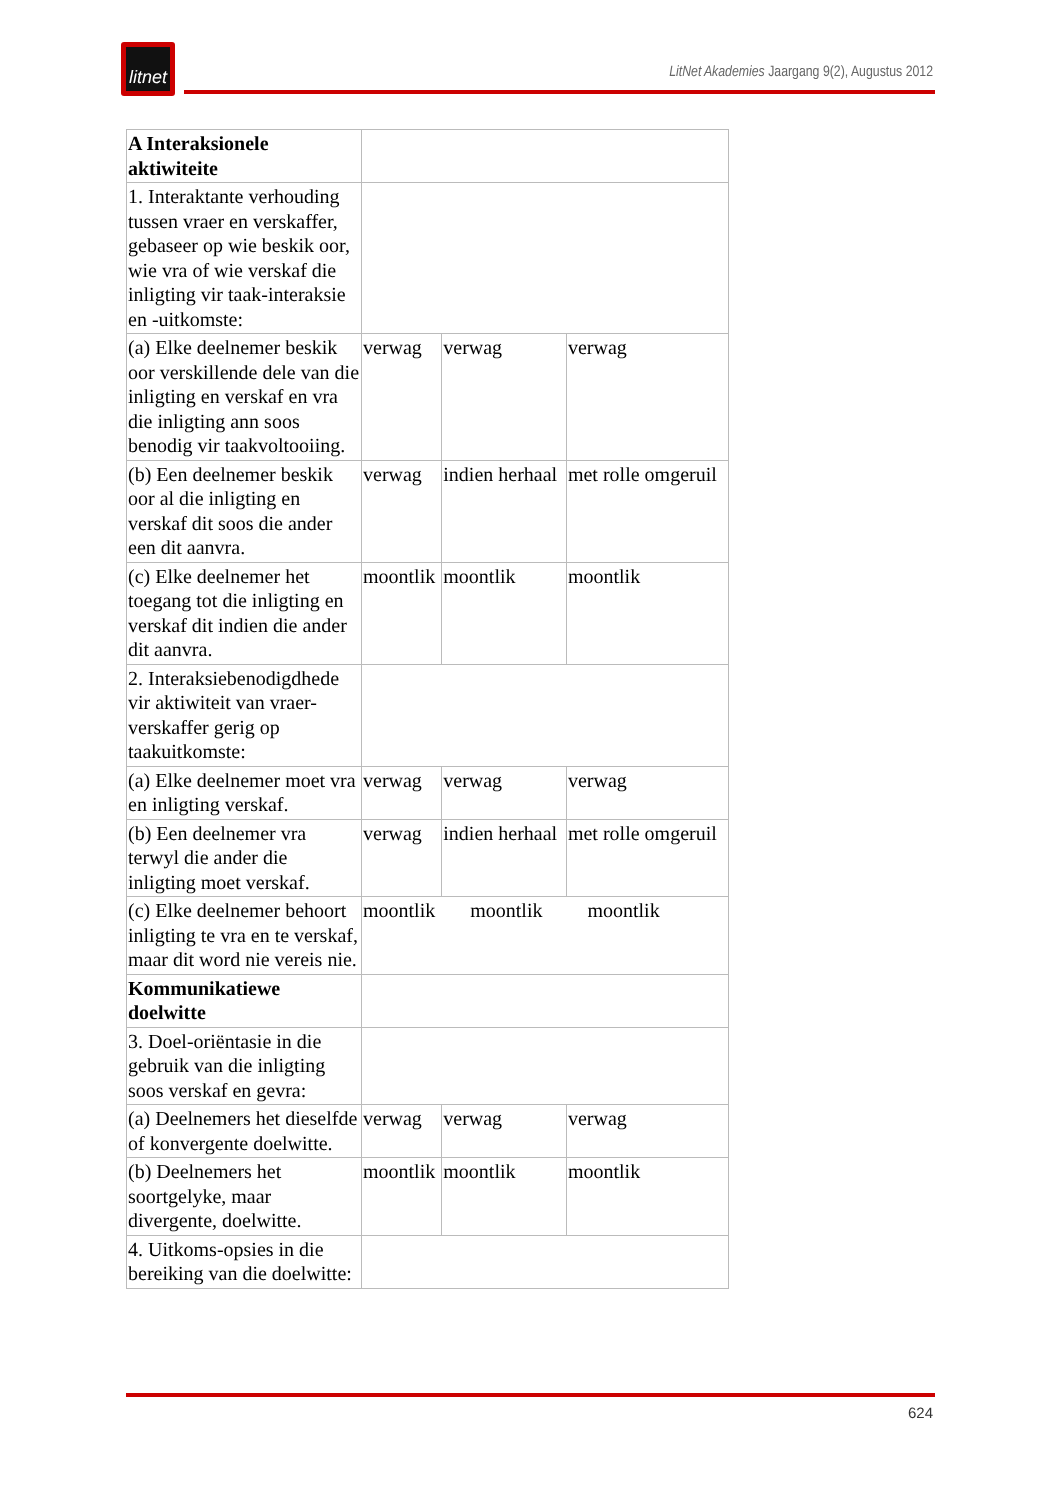litnet
LitNet Akademies Jaargang 9(2), Augustus 2012
| A Interaksionele aktiwiteite | | | |
| 1. Interaktante verhouding tussen vraer en verskaffer, gebaseer op wie beskik oor, wie vra of wie verskaf die inligting vir taak-interaksie en -uitkomste: | | | |
| (a) Elke deelnemer beskik oor verskillende dele van die inligting en verskaf en vra die inligting ann soos benodig vir taakvoltooiing. | verwag | verwag | verwag |
| (b) Een deelnemer beskik oor al die inligting en verskaf dit soos die ander een dit aanvra. | verwag | indien herhaal | met rolle omgeruil |
| (c) Elke deelnemer het toegang tot die inligting en verskaf dit indien die ander dit aanvra. | moontlik | moontlik | moontlik |
| 2. Interaksiebenodigdhede vir aktiwiteit van vraer-verskaffer gerig op taakuitkomste: | | | |
| (a) Elke deelnemer moet vra en inligting verskaf. | verwag | verwag | verwag |
| (b) Een deelnemer vra terwyl die ander die inligting moet verskaf. | verwag | indien herhaal | met rolle omgeruil |
| (c) Elke deelnemer behoort inligting te vra en te verskaf, maar dit word nie vereis nie. | moontlik moontlik moontlik | | |
| Kommunikatiewe doelwitte | | | |
| 3. Doel-oriëntasie in die gebruik van die inligting soos verskaf en gevra: | | | |
| (a) Deelnemers het dieselfde of konvergente doelwitte. | verwag | verwag | verwag |
| (b) Deelnemers het soortgelyke, maar divergente, doelwitte. | moontlik | moontlik | moontlik |
| 4. Uitkoms-opsies in die bereiking van die doelwitte: | | | |
624